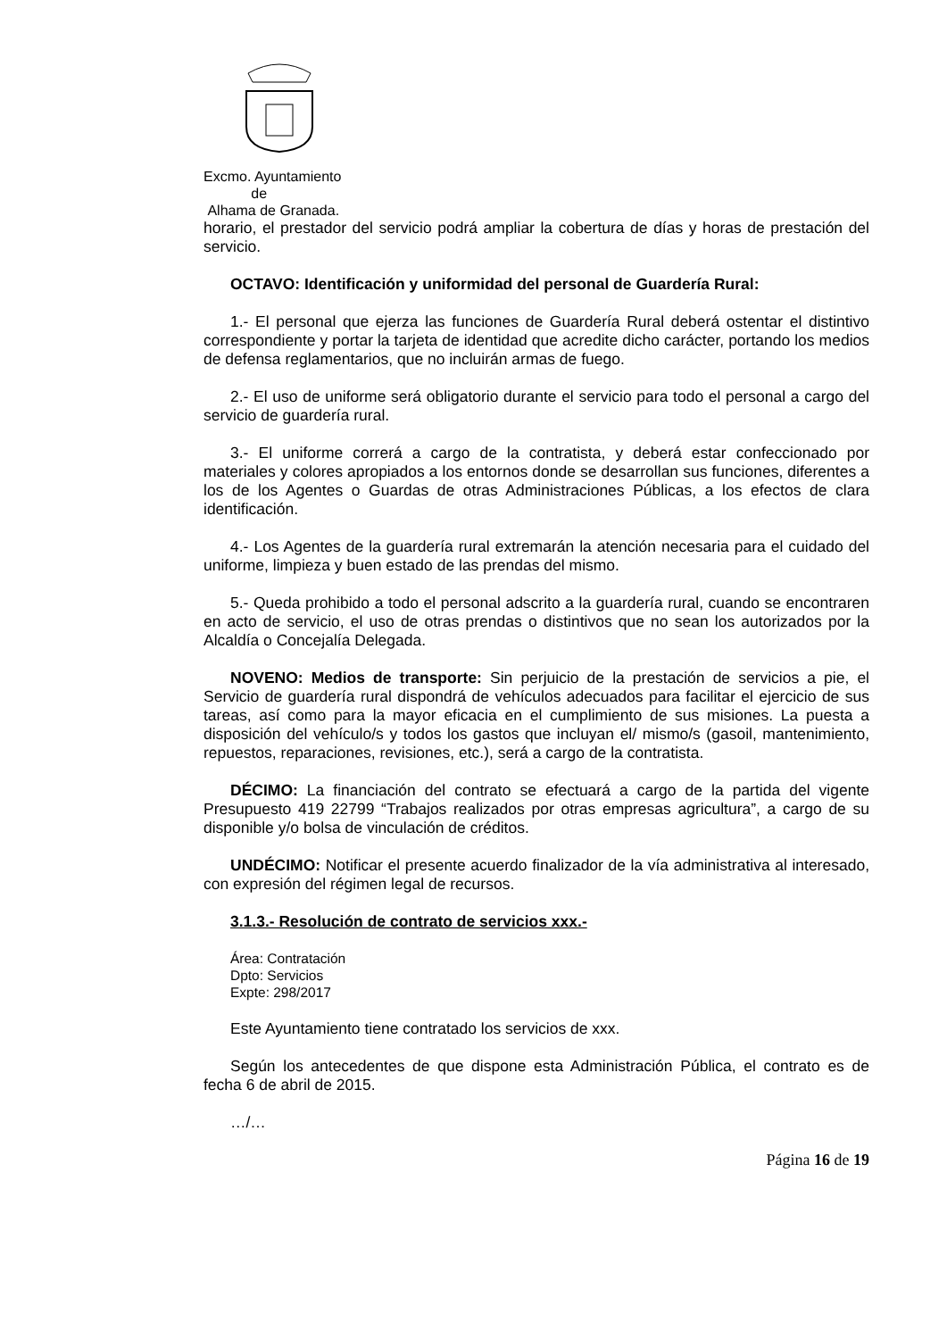Excmo. Ayuntamiento
de
Alhama de Granada.
horario, el prestador del servicio podrá ampliar la cobertura de días y horas de prestación del servicio.
OCTAVO: Identificación y uniformidad del personal de Guardería Rural:
1.- El personal que ejerza las funciones de Guardería Rural deberá ostentar el distintivo correspondiente y portar la tarjeta de identidad que acredite dicho carácter, portando los medios de defensa reglamentarios, que no incluirán armas de fuego.
2.- El uso de uniforme será obligatorio durante el servicio para todo el personal a cargo del servicio de guardería rural.
3.- El uniforme correrá a cargo de la contratista, y deberá estar confeccionado por materiales y colores apropiados a los entornos donde se desarrollan sus funciones, diferentes a los de los Agentes o Guardas de otras Administraciones Públicas, a los efectos de clara identificación.
4.- Los Agentes de la guardería rural extremarán la atención necesaria para el cuidado del uniforme, limpieza y buen estado de las prendas del mismo.
5.- Queda prohibido a todo el personal adscrito a la guardería rural, cuando se encontraren en acto de servicio, el uso de otras prendas o distintivos que no sean los autorizados por la Alcaldía o Concejalía Delegada.
NOVENO: Medios de transporte: Sin perjuicio de la prestación de servicios a pie, el Servicio de guardería rural dispondrá de vehículos adecuados para facilitar el ejercicio de sus tareas, así como para la mayor eficacia en el cumplimiento de sus misiones. La puesta a disposición del vehículo/s y todos los gastos que incluyan el/ mismo/s (gasoil, mantenimiento, repuestos, reparaciones, revisiones, etc.), será a cargo de la contratista.
DÉCIMO: La financiación del contrato se efectuará a cargo de la partida del vigente Presupuesto 419 22799 “Trabajos realizados por otras empresas agricultura”, a cargo de su disponible y/o bolsa de vinculación de créditos.
UNDÉCIMO: Notificar el presente acuerdo finalizador de la vía administrativa al interesado, con expresión del régimen legal de recursos.
3.1.3.- Resolución de contrato de servicios xxx.-
Área: Contratación
Dpto: Servicios
Expte: 298/2017
Este Ayuntamiento tiene contratado los servicios de xxx.
Según los antecedentes de que dispone esta Administración Pública, el contrato es de fecha 6 de abril de 2015.
…/…
Página 16 de 19